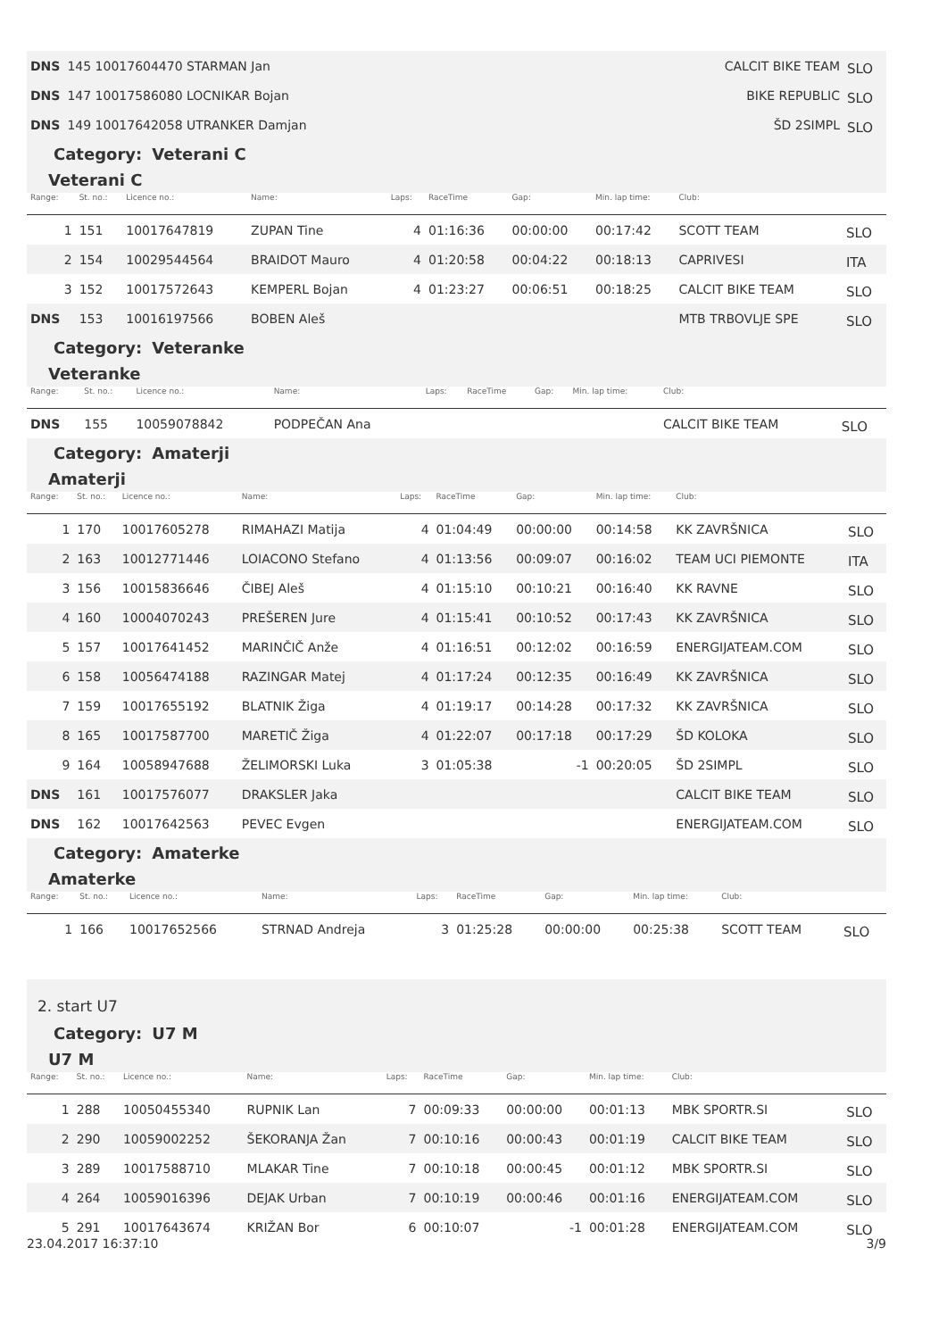| DNS | 145 10017604470 STARMAN Jan | CALCIT BIKE TEAM | SLO |
| DNS | 147 10017586080 LOCNIKAR Bojan | BIKE REPUBLIC | SLO |
| DNS | 149 10017642058 UTRANKER Damjan | ŠD 2SIMPL | SLO |
Category: Veterani C
Veterani C
| Range: | St. no.: | Licence no.: | Name: | Laps: | RaceTime | Gap: | Min. lap time: | Club: | |
| --- | --- | --- | --- | --- | --- | --- | --- | --- | --- |
| 1 | 151 | 10017647819 | ZUPAN Tine | 4 | 01:16:36 | 00:00:00 | 00:17:42 | SCOTT TEAM | SLO |
| 2 | 154 | 10029544564 | BRAIDOT Mauro | 4 | 01:20:58 | 00:04:22 | 00:18:13 | CAPRIVESI | ITA |
| 3 | 152 | 10017572643 | KEMPERL Bojan | 4 | 01:23:27 | 00:06:51 | 00:18:25 | CALCIT BIKE TEAM | SLO |
| DNS | 153 | 10016197566 | BOBEN Aleš | | | | | MTB TRBOVLJE SPE | SLO |
Category: Veteranke
Veteranke
| Range: | St. no.: | Licence no.: | Name: | Laps: | RaceTime | Gap: | Min. lap time: | Club: | |
| --- | --- | --- | --- | --- | --- | --- | --- | --- | --- |
| DNS | 155 | 10059078842 | PODPEČAN Ana | | | | | CALCIT BIKE TEAM | SLO |
Category: Amaterji
Amaterji
| Range: | St. no.: | Licence no.: | Name: | Laps: | RaceTime | Gap: | Min. lap time: | Club: | |
| --- | --- | --- | --- | --- | --- | --- | --- | --- | --- |
| 1 | 170 | 10017605278 | RIMAHAZI Matija | 4 | 01:04:49 | 00:00:00 | 00:14:58 | KK ZAVRŠNICA | SLO |
| 2 | 163 | 10012771446 | LOIACONO Stefano | 4 | 01:13:56 | 00:09:07 | 00:16:02 | TEAM UCI PIEMONTE | ITA |
| 3 | 156 | 10015836646 | ČIBEJ Aleš | 4 | 01:15:10 | 00:10:21 | 00:16:40 | KK RAVNE | SLO |
| 4 | 160 | 10004070243 | PREŠEREN Jure | 4 | 01:15:41 | 00:10:52 | 00:17:43 | KK ZAVRŠNICA | SLO |
| 5 | 157 | 10017641452 | MARINČIČ Anže | 4 | 01:16:51 | 00:12:02 | 00:16:59 | ENERGIJATEAM.COM | SLO |
| 6 | 158 | 10056474188 | RAZINGAR Matej | 4 | 01:17:24 | 00:12:35 | 00:16:49 | KK ZAVRŠNICA | SLO |
| 7 | 159 | 10017655192 | BLATNIK Žiga | 4 | 01:19:17 | 00:14:28 | 00:17:32 | KK ZAVRŠNICA | SLO |
| 8 | 165 | 10017587700 | MARETIČ Žiga | 4 | 01:22:07 | 00:17:18 | 00:17:29 | ŠD KOLOKA | SLO |
| 9 | 164 | 10058947688 | ŽELIMORSKI Luka | 3 | 01:05:38 | -1 | 00:20:05 | ŠD 2SIMPL | SLO |
| DNS | 161 | 10017576077 | DRAKSLER Jaka | | | | | CALCIT BIKE TEAM | SLO |
| DNS | 162 | 10017642563 | PEVEC Evgen | | | | | ENERGIJATEAM.COM | SLO |
Category: Amaterke
Amaterke
| Range: | St. no.: | Licence no.: | Name: | Laps: | RaceTime | Gap: | Min. lap time: | Club: | |
| --- | --- | --- | --- | --- | --- | --- | --- | --- | --- |
| 1 | 166 | 10017652566 | STRNAD Andreja | 3 | 01:25:28 | 00:00:00 | 00:25:38 | SCOTT TEAM | SLO |
2. start U7
Category: U7 M
U7 M
| Range: | St. no.: | Licence no.: | Name: | Laps: | RaceTime | Gap: | Min. lap time: | Club: | |
| --- | --- | --- | --- | --- | --- | --- | --- | --- | --- |
| 1 | 288 | 10050455340 | RUPNIK Lan | 7 | 00:09:33 | 00:00:00 | 00:01:13 | MBK SPORTR.SI | SLO |
| 2 | 290 | 10059002252 | ŠEKORANJA Žan | 7 | 00:10:16 | 00:00:43 | 00:01:19 | CALCIT BIKE TEAM | SLO |
| 3 | 289 | 10017588710 | MLAKAR Tine | 7 | 00:10:18 | 00:00:45 | 00:01:12 | MBK SPORTR.SI | SLO |
| 4 | 264 | 10059016396 | DEJAK Urban | 7 | 00:10:19 | 00:00:46 | 00:01:16 | ENERGIJATEAM.COM | SLO |
| 5 | 291 | 10017643674 | KRIŽAN Bor | 6 | 00:10:07 | -1 | 00:01:28 | ENERGIJATEAM.COM | SLO |
23.04.2017 16:37:10 3/9